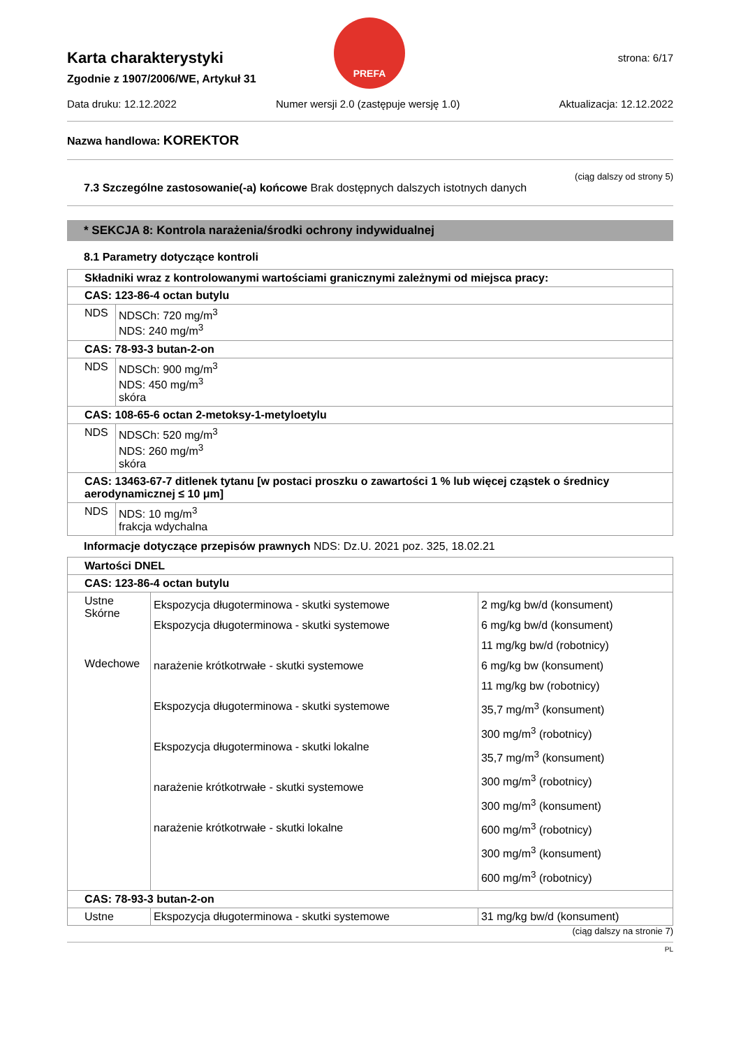PREFA
strona: 6/17
Karta charakterystyki
Zgodnie z 1907/2006/WE, Artykuł 31
Data druku: 12.12.2022 Numer wersji 2.0 (zastępuje wersję 1.0) Aktualizacja: 12.12.2022
Nazwa handlowa: KOREKTOR
(ciąg dalszy od strony 5)
7.3 Szczególne zastosowanie(-a) końcowe Brak dostępnych dalszych istotnych danych
* SEKCJA 8: Kontrola narażenia/środki ochrony indywidualnej
8.1 Parametry dotyczące kontroli
| Składniki wraz z kontrolowanymi wartościami granicznymi zależnymi od miejsca pracy: | |
| CAS: 123-86-4 octan butylu | |
| NDS | NDSCh: 720 mg/m<sup>3</sup> NDS: 240 mg/m<sup>3</sup> |
| CAS: 78-93-3 butan-2-on | |
| NDS | NDSCh: 900 mg/m<sup>3</sup> NDS: 450 mg/m<sup>3</sup> skóra |
| CAS: 108-65-6 octan 2-metoksy-1-metyloetylu | |
| NDS | NDSCh: 520 mg/m<sup>3</sup> NDS: 260 mg/m<sup>3</sup> skóra |
| CAS: 13463-67-7 ditlenek tytanu [w postaci proszku o zawartości 1 % lub więcej cząstek o średnicy aerodynamicznej ≤ 10 μm] | |
| NDS | NDS: 10 mg/m<sup>3</sup> frakcja wdychalna |
Informacje dotyczące przepisów prawnych NDS: Dz.U. 2021 poz. 325, 18.02.21
| Wartości DNEL | | |
| CAS: 123-86-4 octan butylu | | |
| Ustne Skórne Wdechowe | Ekspozycja długoterminowa - skutki systemowe Ekspozycja długoterminowa - skutki systemowe narażenie krótkotrwałe - skutki systemowe Ekspozycja długoterminowa - skutki systemowe Ekspozycja długoterminowa - skutki lokalne narażenie krótkotrwałe - skutki systemowe narażenie krótkotrwałe - skutki lokalne | 2 mg/kg bw/d (konsument) 6 mg/kg bw/d (konsument) 11 mg/kg bw/d (robotnicy) 6 mg/kg bw (konsument) 11 mg/kg bw (robotnicy) 35,7 mg/m<sup>3</sup> (konsument) 300 mg/m<sup>3</sup> (robotnicy) 35,7 mg/m<sup>3</sup> (konsument) 300 mg/m<sup>3</sup> (robotnicy) 300 mg/m<sup>3</sup> (konsument) 600 mg/m<sup>3</sup> (robotnicy) 300 mg/m<sup>3</sup> (konsument) 600 mg/m<sup>3</sup> (robotnicy) |
| CAS: 78-93-3 butan-2-on | | |
| Ustne | Ekspozycja długoterminowa - skutki systemowe | 31 mg/kg bw/d (konsument) |
(ciąg dalszy na stronie 7)
PL